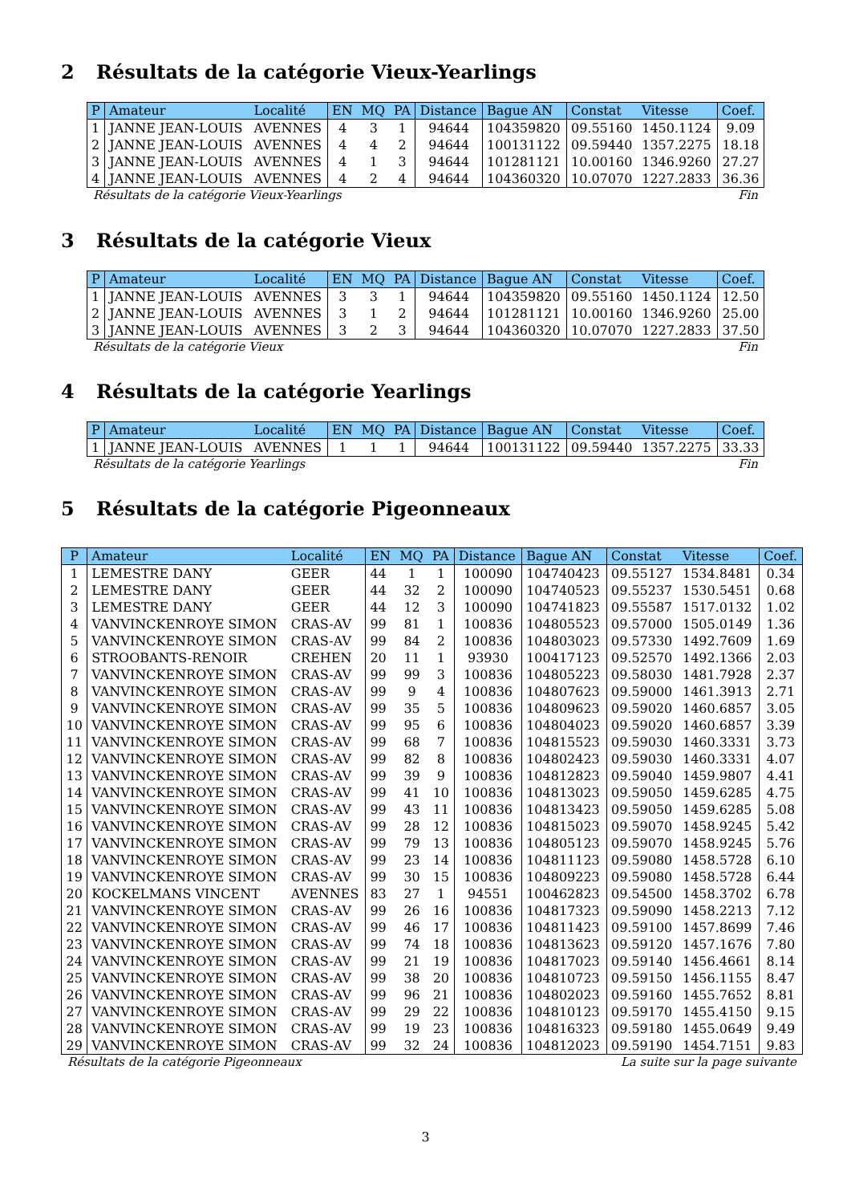2 Résultats de la catégorie Vieux-Yearlings
| P | Amateur | Localité | EN | MQ | PA | Distance | Bague AN | Constat | Vitesse | Coef. |
| --- | --- | --- | --- | --- | --- | --- | --- | --- | --- | --- |
| 1 | JANNE JEAN-LOUIS | AVENNES | 4 | 3 | 1 | 94644 | 104359820 | 09.55160 | 1450.1124 | 9.09 |
| 2 | JANNE JEAN-LOUIS | AVENNES | 4 | 4 | 2 | 94644 | 100131122 | 09.59440 | 1357.2275 | 18.18 |
| 3 | JANNE JEAN-LOUIS | AVENNES | 4 | 1 | 3 | 94644 | 101281121 | 10.00160 | 1346.9260 | 27.27 |
| 4 | JANNE JEAN-LOUIS | AVENNES | 4 | 2 | 4 | 94644 | 104360320 | 10.07070 | 1227.2833 | 36.36 |
Résultats de la catégorie Vieux-Yearlings Fin
3 Résultats de la catégorie Vieux
| P | Amateur | Localité | EN | MQ | PA | Distance | Bague AN | Constat | Vitesse | Coef. |
| --- | --- | --- | --- | --- | --- | --- | --- | --- | --- | --- |
| 1 | JANNE JEAN-LOUIS | AVENNES | 3 | 3 | 1 | 94644 | 104359820 | 09.55160 | 1450.1124 | 12.50 |
| 2 | JANNE JEAN-LOUIS | AVENNES | 3 | 1 | 2 | 94644 | 101281121 | 10.00160 | 1346.9260 | 25.00 |
| 3 | JANNE JEAN-LOUIS | AVENNES | 3 | 2 | 3 | 94644 | 104360320 | 10.07070 | 1227.2833 | 37.50 |
Résultats de la catégorie Vieux Fin
4 Résultats de la catégorie Yearlings
| P | Amateur | Localité | EN | MQ | PA | Distance | Bague AN | Constat | Vitesse | Coef. |
| --- | --- | --- | --- | --- | --- | --- | --- | --- | --- | --- |
| 1 | JANNE JEAN-LOUIS | AVENNES | 1 | 1 | 1 | 94644 | 100131122 | 09.59440 | 1357.2275 | 33.33 |
Résultats de la catégorie Yearlings Fin
5 Résultats de la catégorie Pigeonneaux
| P | Amateur | Localité | EN | MQ | PA | Distance | Bague AN | Constat | Vitesse | Coef. |
| --- | --- | --- | --- | --- | --- | --- | --- | --- | --- | --- |
| 1 | LEMESTRE DANY | GEER | 44 | 1 | 1 | 100090 | 104740423 | 09.55127 | 1534.8481 | 0.34 |
| 2 | LEMESTRE DANY | GEER | 44 | 32 | 2 | 100090 | 104740523 | 09.55237 | 1530.5451 | 0.68 |
| 3 | LEMESTRE DANY | GEER | 44 | 12 | 3 | 100090 | 104741823 | 09.55587 | 1517.0132 | 1.02 |
| 4 | VANVINCKENROYE SIMON | CRAS-AV | 99 | 81 | 1 | 100836 | 104805523 | 09.57000 | 1505.0149 | 1.36 |
| 5 | VANVINCKENROYE SIMON | CRAS-AV | 99 | 84 | 2 | 100836 | 104803023 | 09.57330 | 1492.7609 | 1.69 |
| 6 | STROOBANTS-RENOIR | CREHEN | 20 | 11 | 1 | 93930 | 100417123 | 09.52570 | 1492.1366 | 2.03 |
| 7 | VANVINCKENROYE SIMON | CRAS-AV | 99 | 99 | 3 | 100836 | 104805223 | 09.58030 | 1481.7928 | 2.37 |
| 8 | VANVINCKENROYE SIMON | CRAS-AV | 99 | 9 | 4 | 100836 | 104807623 | 09.59000 | 1461.3913 | 2.71 |
| 9 | VANVINCKENROYE SIMON | CRAS-AV | 99 | 35 | 5 | 100836 | 104809623 | 09.59020 | 1460.6857 | 3.05 |
| 10 | VANVINCKENROYE SIMON | CRAS-AV | 99 | 95 | 6 | 100836 | 104804023 | 09.59020 | 1460.6857 | 3.39 |
| 11 | VANVINCKENROYE SIMON | CRAS-AV | 99 | 68 | 7 | 100836 | 104815523 | 09.59030 | 1460.3331 | 3.73 |
| 12 | VANVINCKENROYE SIMON | CRAS-AV | 99 | 82 | 8 | 100836 | 104802423 | 09.59030 | 1460.3331 | 4.07 |
| 13 | VANVINCKENROYE SIMON | CRAS-AV | 99 | 39 | 9 | 100836 | 104812823 | 09.59040 | 1459.9807 | 4.41 |
| 14 | VANVINCKENROYE SIMON | CRAS-AV | 99 | 41 | 10 | 100836 | 104813023 | 09.59050 | 1459.6285 | 4.75 |
| 15 | VANVINCKENROYE SIMON | CRAS-AV | 99 | 43 | 11 | 100836 | 104813423 | 09.59050 | 1459.6285 | 5.08 |
| 16 | VANVINCKENROYE SIMON | CRAS-AV | 99 | 28 | 12 | 100836 | 104815023 | 09.59070 | 1458.9245 | 5.42 |
| 17 | VANVINCKENROYE SIMON | CRAS-AV | 99 | 79 | 13 | 100836 | 104805123 | 09.59070 | 1458.9245 | 5.76 |
| 18 | VANVINCKENROYE SIMON | CRAS-AV | 99 | 23 | 14 | 100836 | 104811123 | 09.59080 | 1458.5728 | 6.10 |
| 19 | VANVINCKENROYE SIMON | CRAS-AV | 99 | 30 | 15 | 100836 | 104809223 | 09.59080 | 1458.5728 | 6.44 |
| 20 | KOCKELMANS VINCENT | AVENNES | 83 | 27 | 1 | 94551 | 100462823 | 09.54500 | 1458.3702 | 6.78 |
| 21 | VANVINCKENROYE SIMON | CRAS-AV | 99 | 26 | 16 | 100836 | 104817323 | 09.59090 | 1458.2213 | 7.12 |
| 22 | VANVINCKENROYE SIMON | CRAS-AV | 99 | 46 | 17 | 100836 | 104811423 | 09.59100 | 1457.8699 | 7.46 |
| 23 | VANVINCKENROYE SIMON | CRAS-AV | 99 | 74 | 18 | 100836 | 104813623 | 09.59120 | 1457.1676 | 7.80 |
| 24 | VANVINCKENROYE SIMON | CRAS-AV | 99 | 21 | 19 | 100836 | 104817023 | 09.59140 | 1456.4661 | 8.14 |
| 25 | VANVINCKENROYE SIMON | CRAS-AV | 99 | 38 | 20 | 100836 | 104810723 | 09.59150 | 1456.1155 | 8.47 |
| 26 | VANVINCKENROYE SIMON | CRAS-AV | 99 | 96 | 21 | 100836 | 104802023 | 09.59160 | 1455.7652 | 8.81 |
| 27 | VANVINCKENROYE SIMON | CRAS-AV | 99 | 29 | 22 | 100836 | 104810123 | 09.59170 | 1455.4150 | 9.15 |
| 28 | VANVINCKENROYE SIMON | CRAS-AV | 99 | 19 | 23 | 100836 | 104816323 | 09.59180 | 1455.0649 | 9.49 |
| 29 | VANVINCKENROYE SIMON | CRAS-AV | 99 | 32 | 24 | 100836 | 104812023 | 09.59190 | 1454.7151 | 9.83 |
Résultats de la catégorie Pigeonneaux La suite sur la page suivante
3